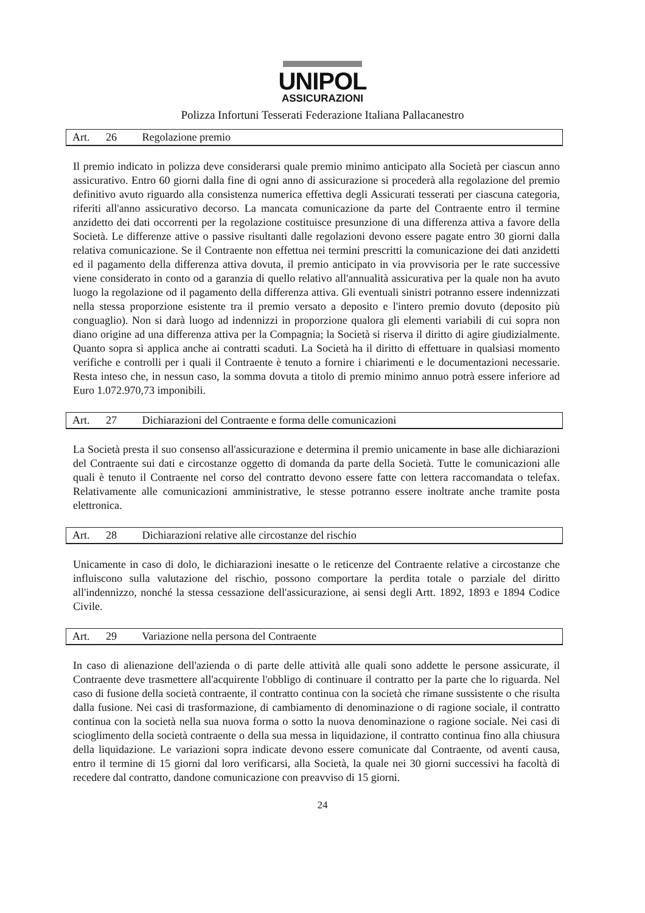UNIPOL
ASSICURAZIONI
Polizza Infortuni Tesserati Federazione Italiana Pallacanestro
Art. 26 Regolazione premio
Il premio indicato in polizza deve considerarsi quale premio minimo anticipato alla Società per ciascun anno assicurativo. Entro 60 giorni dalla fine di ogni anno di assicurazione si procederà alla regolazione del premio definitivo avuto riguardo alla consistenza numerica effettiva degli Assicurati tesserati per ciascuna categoria, riferiti all'anno assicurativo decorso. La mancata comunicazione da parte del Contraente entro il termine anzidetto dei dati occorrenti per la regolazione costituisce presunzione di una differenza attiva a favore della Società. Le differenze attive o passive risultanti dalle regolazioni devono essere pagate entro 30 giorni dalla relativa comunicazione. Se il Contraente non effettua nei termini prescritti la comunicazione dei dati anzidetti ed il pagamento della differenza attiva dovuta, il premio anticipato in via provvisoria per le rate successive viene considerato in conto od a garanzia di quello relativo all'annualità assicurativa per la quale non ha avuto luogo la regolazione od il pagamento della differenza attiva. Gli eventuali sinistri potranno essere indennizzati nella stessa proporzione esistente tra il premio versato a deposito e l'intero premio dovuto (deposito più conguaglio). Non si darà luogo ad indennizzi in proporzione qualora gli elementi variabili di cui sopra non diano origine ad una differenza attiva per la Compagnia; la Società si riserva il diritto di agire giudizialmente. Quanto sopra si applica anche ai contratti scaduti. La Società ha il diritto di effettuare in qualsiasi momento verifiche e controlli per i quali il Contraente è tenuto a fornire i chiarimenti e le documentazioni necessarie. Resta inteso che, in nessun caso, la somma dovuta a titolo di premio minimo annuo potrà essere inferiore ad Euro 1.072.970,73 imponibili.
Art. 27 Dichiarazioni del Contraente e forma delle comunicazioni
La Società presta il suo consenso all'assicurazione e determina il premio unicamente in base alle dichiarazioni del Contraente sui dati e circostanze oggetto di domanda da parte della Società. Tutte le comunicazioni alle quali è tenuto il Contraente nel corso del contratto devono essere fatte con lettera raccomandata o telefax. Relativamente alle comunicazioni amministrative, le stesse potranno essere inoltrate anche tramite posta elettronica.
Art. 28 Dichiarazioni relative alle circostanze del rischio
Unicamente in caso di dolo, le dichiarazioni inesatte o le reticenze del Contraente relative a circostanze che influiscono sulla valutazione del rischio, possono comportare la perdita totale o parziale del diritto all'indennizzo, nonché la stessa cessazione dell'assicurazione, ai sensi degli Artt. 1892, 1893 e 1894 Codice Civile.
Art. 29 Variazione nella persona del Contraente
In caso di alienazione dell'azienda o di parte delle attività alle quali sono addette le persone assicurate, il Contraente deve trasmettere all'acquirente l'obbligo di continuare il contratto per la parte che lo riguarda. Nel caso di fusione della società contraente, il contratto continua con la società che rimane sussistente o che risulta dalla fusione. Nei casi di trasformazione, di cambiamento di denominazione o di ragione sociale, il contratto continua con la società nella sua nuova forma o sotto la nuova denominazione o ragione sociale. Nei casi di scioglimento della società contraente o della sua messa in liquidazione, il contratto continua fino alla chiusura della liquidazione. Le variazioni sopra indicate devono essere comunicate dal Contraente, od aventi causa, entro il termine di 15 giorni dal loro verificarsi, alla Società, la quale nei 30 giorni successivi ha facoltà di recedere dal contratto, dandone comunicazione con preavviso di 15 giorni.
24